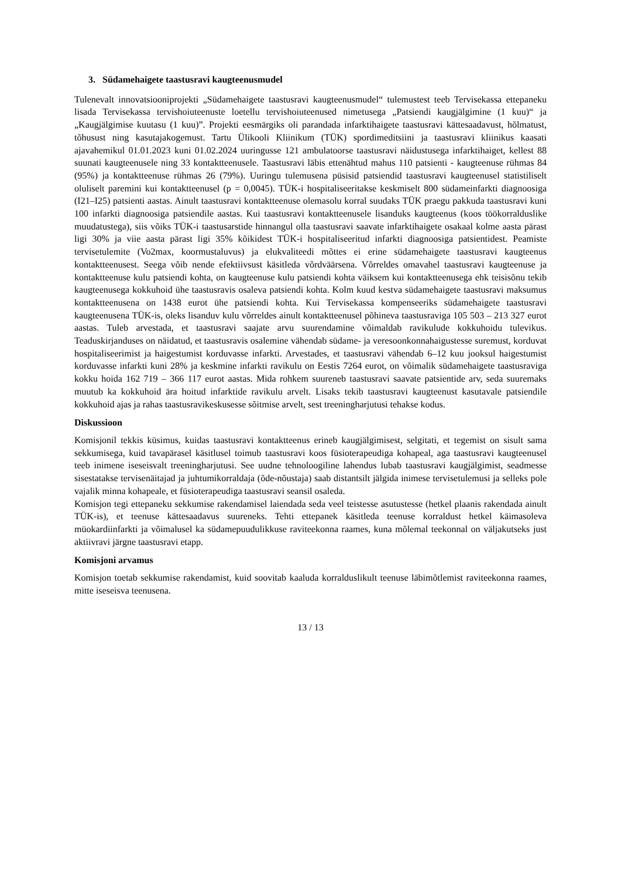3. Südamehaigete taastusravi kaugteenusmudel
Tulenevalt innovatsiooniprojekti „Südamehaigete taastusravi kaugteenusmudel“ tulemustest teeb Tervisekassa ettepaneku lisada Tervisekassa tervishoiuteenuste loetellu tervishoiuteenused nimetusega „Patsiendi kaugjälgimine (1 kuu)“ ja „Kaugjälgimise kuutasu (1 kuu)”. Projekti eesmärgiks oli parandada infarktihaigete taastusravi kättesaadavust, hõlmatust, tõhusust ning kasutajakogemust. Tartu Ülikooli Kliinikum (TÜK) spordimeditsiini ja taastusravi kliinikus kaasati ajavahemikul 01.01.2023 kuni 01.02.2024 uuringusse 121 ambulatoorse taastusravi näidustusega infarktihaiget, kellest 88 suunati kaugteenusele ning 33 kontaktteenusele. Taastusravi läbis ettenähtud mahus 110 patsienti - kaugteenuse rühmas 84 (95%) ja kontaktteenuse rühmas 26 (79%). Uuringu tulemusena püsisid patsiendid taastusravi kaugteenusel statistiliselt oluliselt paremini kui kontaktteenusel (p = 0,0045). TÜK-i hospitaliseeritakse keskmiselt 800 südameinfarkti diagnoosiga (I21–I25) patsienti aastas. Ainult taastusravi kontaktteenuse olemasolu korral suudaks TÜK praegu pakkuda taastusravi kuni 100 infarkti diagnoosiga patsiendile aastas. Kui taastusravi kontaktteenusele lisanduks kaugteenus (koos töökorralduslike muudatustega), siis võiks TÜK-i taastusarstide hinnangul olla taastusravi saavate infarktihaigete osakaal kolme aasta pärast ligi 30% ja viie aasta pärast ligi 35% kõikidest TÜK-i hospitaliseeritud infarkti diagnoosiga patsientidest. Peamiste tervisetulemite (Vo2max, koormustaluvus) ja elukvaliteedi mõttes ei erine südamehaigete taastusravi kaugteenus kontaktteenusest. Seega võib nende efektiivsust käsitleda võrdväärsena. Võrreldes omavahel taastusravi kaugteenuse ja kontaktteenuse kulu patsiendi kohta, on kaugteenuse kulu patsiendi kohta väiksem kui kontaktteenusega ehk teisisõnu tekib kaugteenusega kokkuhoid ühe taastusravis osaleva patsiendi kohta. Kolm kuud kestva südamehaigete taastusravi maksumus kontaktteenusena on 1438 eurot ühe patsiendi kohta. Kui Tervisekassa kompenseeriks südamehaigete taastusravi kaugteenusena TÜK-is, oleks lisanduv kulu võrreldes ainult kontaktteenusel põhineva taastusraviga 105 503 – 213 327 eurot aastas. Tuleb arvestada, et taastusravi saajate arvu suurendamine võimaldab ravikulude kokkuhoidu tulevikus. Teaduskirjanduses on näidatud, et taastusravis osalemine vähendab südame- ja veresoonkonnahaigustesse suremust, korduvat hospitaliseerimist ja haigestumist korduvasse infarkti. Arvestades, et taastusravi vähendab 6–12 kuu jooksul haigestumist korduvasse infarkti kuni 28% ja keskmine infarkti ravikulu on Eestis 7264 eurot, on võimalik südamehaigete taastusraviga kokku hoida 162 719 – 366 117 eurot aastas. Mida rohkem suureneb taastusravi saavate patsientide arv, seda suuremaks muutub ka kokkuhoid ära hoitud infarktide ravikulu arvelt. Lisaks tekib taastusravi kaugteenust kasutavale patsiendile kokkuhoid ajas ja rahas taastusravikeskusesse sõitmise arvelt, sest treeningharjutusi tehakse kodus.
Diskussioon
Komisjonil tekkis küsimus, kuidas taastusravi kontaktteenus erineb kaugjälgimisest, selgitati, et tegemist on sisult sama sekkumisega, kuid tavapärasel käsitlusel toimub taastusravi koos füsioterapeudiga kohapeal, aga taastusravi kaugteenusel teeb inimene iseseisvalt treeningharjutusi. See uudne tehnoloogiline lahendus lubab taastusravi kaugjälgimist, seadmesse sisestatakse tervisenäitajad ja juhtumikorraldaja (õde-nõustaja) saab distantsilt jälgida inimese tervisetulemusi ja selleks pole vajalik minna kohapeale, et füsioterapeudiga taastusravi seansil osaleda.
Komisjon tegi ettepaneku sekkumise rakendamisel laiendada seda veel teistesse asutustesse (hetkel plaanis rakendada ainult TÜK-is), et teenuse kättesaadavus suureneks. Tehti ettepanek käsitleda teenuse korraldust hetkel käimasoleva müokardiinfarkti ja võimalusel ka südamepuudulikkuse raviteekonna raames, kuna mõlemal teekonnal on väljakutseks just aktiivravi järgne taastusravi etapp.
Komisjoni arvamus
Komisjon toetab sekkumise rakendamist, kuid soovitab kaaluda korralduslikult teenuse läbimõtlemist raviteekonna raames, mitte iseseisva teenusena.
13 / 13